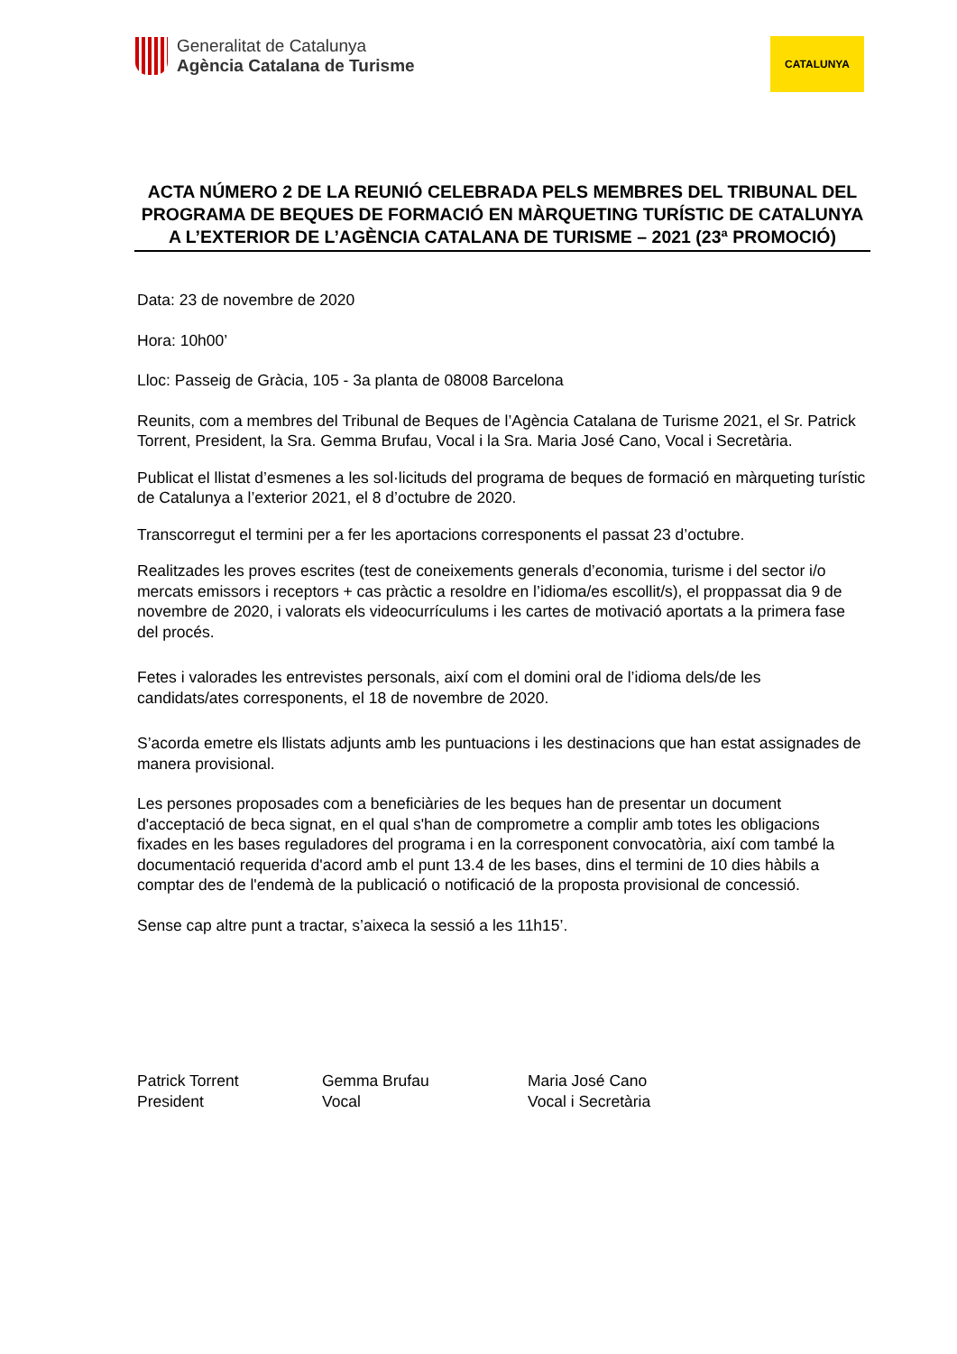Generalitat de Catalunya
Agència Catalana de Turisme
CATALUNYA
ACTA NÚMERO 2 DE LA REUNIÓ CELEBRADA PELS MEMBRES DEL TRIBUNAL DEL PROGRAMA DE BEQUES DE FORMACIÓ EN MÀRQUETING TURÍSTIC DE CATALUNYA A L’EXTERIOR DE L’AGÈNCIA CATALANA DE TURISME – 2021 (23ª PROMOCIÓ)
Data: 23 de novembre de 2020
Hora: 10h00’
Lloc: Passeig de Gràcia, 105 - 3a planta de 08008 Barcelona
Reunits, com a membres del Tribunal de Beques de l’Agència Catalana de Turisme 2021, el Sr. Patrick Torrent, President, la Sra. Gemma Brufau, Vocal i la Sra. Maria José Cano, Vocal i Secretària.
Publicat el llistat d’esmenes a les sol·licituds del programa de beques de formació en màrqueting turístic de Catalunya a l’exterior 2021, el 8 d’octubre de 2020.
Transcorregut el termini per a fer les aportacions corresponents el passat 23 d’octubre.
Realitzades les proves escrites (test de coneixements generals d’economia, turisme i del sector i/o mercats emissors i receptors + cas pràctic a resoldre en l’idioma/es escollit/s), el proppassat dia 9 de novembre de 2020, i valorats els videocurrículums i les cartes de motivació aportats a la primera fase del procés.
Fetes i valorades les entrevistes personals, així com el domini oral de l’idioma dels/de les candidats/ates corresponents, el 18 de novembre de 2020.
S’acorda emetre els llistats adjunts amb les puntuacions i les destinacions que han estat assignades de manera provisional.
Les persones proposades com a beneficiàries de les beques han de presentar un document d'acceptació de beca signat, en el qual s'han de comprometre a complir amb totes les obligacions fixades en les bases reguladores del programa i en la corresponent convocatòria, així com també la documentació requerida d'acord amb el punt 13.4 de les bases, dins el termini de 10 dies hàbils a comptar des de l'endemà de la publicació o notificació de la proposta provisional de concessió.
Sense cap altre punt a tractar, s’aixeca la sessió a les 11h15’.
Patrick Torrent
President
Gemma Brufau
Vocal
Maria José Cano
Vocal i Secretària